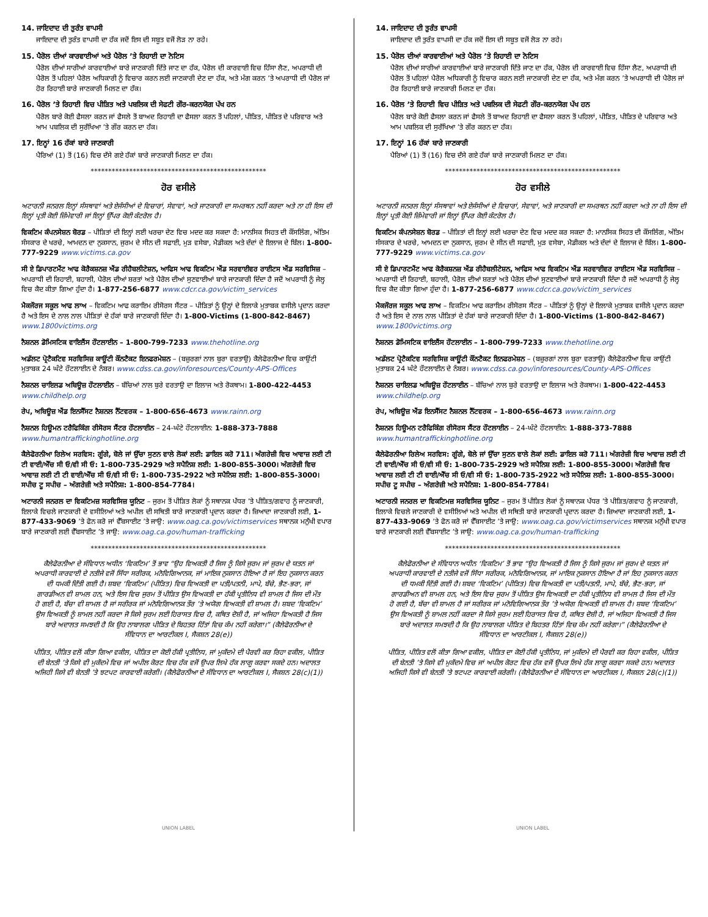14. ਜਾਇਦਾਦ ਦੀ ਤੁਰੰਤ ਵਾਪਸੀ
ਜਾਇਦਾਦ ਦੀ ਤੁਰੰਤ ਵਾਪਸੀ ਦਾ ਹੱਕ ਜਦੋਂ ਇਸ ਦੀ ਸਬੂਤ ਵਜੋਂ ਲੋੜ ਨਾ ਰਹੇ।
15. ਪੈਰੋਲ ਦੀਆਂ ਕਾਰਵਾਈਆਂ ਅਤੇ ਪੈਰੋਲ ’ਤੇ ਰਿਹਾਈ ਦਾ ਨੋਟਿਸ
ਪੈਰੋਲ ਦੀਆਂ ਸਾਰੀਆਂ ਕਾਰਵਾਈਆਂ ਬਾਰੇ ਜਾਣਕਾਰੀ ਦਿੱਤੇ ਜਾਣ ਦਾ ਹੱਕ, ਪੈਰੋਲ ਦੀ ਕਾਰਵਾਈ ਵਿਚ ਹਿੱਸਾ ਲੈਣ, ਅਪਰਾਧੀ ਦੀ ਪੈਰੋਲ ਤੋਂ ਪਹਿਲਾਂ ਪੈਰੋਲ ਅਧਿਕਾਰੀ ਨੂੰ ਵਿਚਾਰ ਕਰਨ ਲਈ ਜਾਣਕਾਰੀ ਦੇਣ ਦਾ ਹੱਕ, ਅਤੇ ਮੰਗ ਕਰਨ ’ਤੇ ਅਪਰਾਧੀ ਦੀ ਪੈਰੋਲ ਜਾਂ ਹੋਰ ਰਿਹਾਈ ਬਾਰੇ ਜਾਣਕਾਰੀ ਮਿਲਣ ਦਾ ਹੱਕ।
16. ਪੈਰੋਲ ’ਤੇ ਰਿਹਾਈ ਵਿਚ ਪੀੜਿਤ ਅਤੇ ਪਬਲਿਕ ਦੀ ਸੇਫਟੀ ਗੌਰ-ਕਰਨਯੋਗ ਪੱਖ ਹਨ
ਪੈਰੋਲ ਬਾਰੇ ਕੋਈ ਫੈਸਲਾ ਕਰਨ ਜਾਂ ਫੈਸਲੇ ਤੋਂ ਬਾਅਦ ਰਿਹਾਈ ਦਾ ਫੈਸਲਾ ਕਰਨ ਤੋਂ ਪਹਿਲਾਂ, ਪੀੜਿਤ, ਪੀੜਿਤ ਦੇ ਪਰਿਵਾਰ ਅਤੇ ਆਮ ਪਬਲਿਕ ਦੀ ਸੁਰੱਖਿਆ ’ਤੇ ਗੌਰ ਕਰਨ ਦਾ ਹੱਕ।
17. ਇਨ੍ਹਾਂ 16 ਹੱਕਾਂ ਬਾਰੇ ਜਾਣਕਾਰੀ
ਪੈਰਿਆਂ (1) ਤੋਂ (16) ਵਿਚ ਦੱਸੇ ਗਏ ਹੱਕਾਂ ਬਾਰੇ ਜਾਣਕਾਰੀ ਮਿਲਣ ਦਾ ਹੱਕ।
**************************************************
ਹੋਰ ਵਸੀਲੇ
ਅਟਾਰਨੀ ਜਨਰਲ ਇਨ੍ਹਾਂ ਸੰਸਥਾਵਾਂ ਅਤੇ ਏਜੰਸੀਆਂ ਦੇ ਵਿਚਾਰਾਂ, ਸੇਵਾਵਾਂ, ਅਤੇ ਜਾਣਕਾਰੀ ਦਾ ਸਮਰਥਨ ਨਹੀਂ ਕਰਦਾ ਅਤੇ ਨਾ ਹੀ ਇਸ ਦੀ ਇਨ੍ਹਾਂ ਪ੍ਰਤੀ ਕੋਈ ਜ਼ਿੰਮੇਵਾਰੀ ਜਾਂ ਇਨ੍ਹਾਂ ਉੱਪਰ ਕੋਈ ਕੰਟਰੋਲ ਹੈ।
ਵਿਕਟਿਮ ਕੰਪਨਸੇਸ਼ਨ ਬੋਰਡ – ਪੀੜਿਤਾਂ ਦੀ ਇਨ੍ਹਾਂ ਲਈ ਖਰਚਾ ਦੇਣ ਵਿਚ ਮਦਦ ਕਰ ਸਕਦਾ ਹੈ: ਮਾਨਸਿਕ ਸਿਹਤ ਦੀ ਕੌਂਸਲਿੰਗ, ਅੰਤਿਮ ਸੰਸਕਾਰ ਦੇ ਖਰਚੇ, ਆਮਦਨ ਦਾ ਨੁਕਸਾਨ, ਜੁਰਮ ਦੇ ਸੀਨ ਦੀ ਸਫਾਈ, ਮੁੜ ਵਸੇਬਾ, ਮੈਡੀਕਲ ਅਤੇ ਦੰਦਾਂ ਦੇ ਇਲਾਜ ਦੇ ਬਿੱਲ। 1-800-777-9229 www.victims.ca.gov
ਸੀ ਏ ਡਿਪਾਰਟਮੈਂਟ ਆਫ ਕੋਰੈਕਸ਼ਨਜ਼ ਐਂਡ ਰੀਹੈਬਲੀਟੇਸ਼ਨ, ਆਫਿਸ ਆਫ ਵਿਕਟਿਮ ਐਂਡ ਸਰਵਾਈਵਰ ਰਾਈਟਸ ਐਂਡ ਸਰਵਿਸਿਜ਼ – ਅਪਰਾਧੀ ਦੀ ਰਿਹਾਈ, ਬਹਾਲੀ, ਪੈਰੋਲ ਦੀਆਂ ਸ਼ਰਤਾਂ ਅਤੇ ਪੈਰੋਲ ਦੀਆਂ ਸੁਣਵਾਈਆਂ ਬਾਰੇ ਜਾਣਕਾਰੀ ਦਿੰਦਾ ਹੈ ਜਦੋਂ ਅਪਰਾਧੀ ਨੂੰ ਜੇਲ੍ਹ ਵਿਚ ਕੈਦ ਕੀਤਾ ਗਿਆ ਹੁੰਦਾ ਹੈ। 1-877-256-6877 www.cdcr.ca.gov/victim_services
ਮੈਕਜੌਰਜ ਸਕੂਲ ਆਫ ਲਾਅ – ਵਿਕਟਿਮ ਆਫ ਕਰਾਇਮ ਰੀਸੋਰਸ ਸੈਂਟਰ – ਪੀੜਿਤਾਂ ਨੂੰ ਉਨ੍ਹਾਂ ਦੇ ਇਲਾਕੇ ਮੁਤਾਬਕ ਵਸੀਲੇ ਪ੍ਰਦਾਨ ਕਰਦਾ ਹੈ ਅਤੇ ਇਸ ਦੇ ਨਾਲ ਨਾਲ ਪੀੜਿਤਾਂ ਦੇ ਹੱਕਾਂ ਬਾਰੇ ਜਾਣਕਾਰੀ ਦਿੰਦਾ ਹੈ। 1-800-Victims (1-800-842-8467) www.1800victims.org
ਨੈਸ਼ਨਲ ਡੋਮਿਸਟਿਕ ਵਾਇਲੈਂਸ ਹੌਟਲਾਈਨ – 1-800-799-7233 www.thehotline.org
ਅਡੱਲਟ ਪ੍ਰੋਟੈਕਟਿਵ ਸਰਵਿਸਿਜ਼ ਕਾਊਂਟੀ ਕੌਂਨਟੈਕਟ ਇਨਫਰਮੇਸ਼ਨ – (ਬਜ਼ੁਰਗਾਂ ਨਾਲ ਬੁਰਾ ਵਰਤਾਉ) ਕੈਲੇਫੋਰਨੀਆ ਵਿਚ ਕਾਉਂਟੀ ਮੁਤਾਬਕ 24 ਘੰਟੇ ਹੌਟਲਾਈਨ ਦੇ ਨੰਬਰ। www.cdss.ca.gov/inforesources/County-APS-Offices
ਨੈਸ਼ਨਲ ਚਾਇਲਡ ਅਬਿਊਜ਼ ਹੌਟਲਾਈਨ – ਬੱਚਿਆਂ ਨਾਲ ਬੁਰੇ ਵਰਤਾਉ ਦਾ ਇਲਾਜ ਅਤੇ ਰੋਕਥਾਮ। 1-800-422-4453 www.childhelp.org
ਰੇਪ, ਅਬਿਊਜ਼ ਐਂਡ ਇਨਸੈੱਸਟ ਨੈਸ਼ਨਲ ਨੈੱਟਵਰਕ – 1-800-656-4673 www.rainn.org
ਨੈਸ਼ਨਲ ਹਿਊਮਨ ਟਰੈਫਿਕਿੰਗ ਰੀਸੋਰਸ ਸੈਂਟਰ ਹੌਟਲਾਈਨ – 24-ਘੰਟੇ ਹੌਟਲਾਈਨ: 1-888-373-7888 www.humantraffickinghotline.org
ਕੈਲੇਫੋਰਨੀਆ ਰਿਲੇਅ ਸਰਵਿਸ: ਗੂੰਗੇ, ਬੋਲੇ ਜਾਂ ਉੱਚਾ ਸੁਣਨ ਵਾਲੇ ਲੋਕਾਂ ਲਈ: ਡਾਇਲ ਕਰੋ 711। ਅੰਗਰੇਜ਼ੀ ਵਿਚ ਆਵਾਜ਼ ਲਈ ਟੀ ਟੀ ਵਾਈ/ਐੱਚ ਸੀ ਓ/ਵੀ ਸੀ ਓ: 1-800-735-2929 ਅਤੇ ਸਪੈਨਿਸ਼ ਲਈ: 1-800-855-3000। ਅੰਗਰੇਜ਼ੀ ਵਿਚ ਆਵਾਜ਼ ਲਈ ਟੀ ਟੀ ਵਾਈ/ਐੱਚ ਸੀ ਓ/ਵੀ ਸੀ ਓ: 1-800-735-2922 ਅਤੇ ਸਪੈਨਿਸ਼ ਲਈ: 1-800-855-3000। ਸਪੀਚ ਟੂ ਸਪੀਚ – ਅੰਗਰੇਜ਼ੀ ਅਤੇ ਸਪੈਨਿਸ਼: 1-800-854-7784।
ਅਟਾਰਨੀ ਜਨਰਲ ਦਾ ਵਿਕਟਿਮਜ਼ ਸਰਵਿਸਿਜ਼ ਯੂਨਿਟ – ਜੁਰਮ ਤੋਂ ਪੀੜਿਤ ਲੋਕਾਂ ਨੂੰ ਸਥਾਨਕ ਪੱਧਰ ’ਤੇ ਪੀੜਿਤ/ਗਵਾਹ ਨੂੰ ਜਾਣਕਾਰੀ, ਇਲਾਕੇ ਵਿਚਲੇ ਜਾਣਕਾਰੀ ਦੇ ਵਸੀਲਿਆਂ ਅਤੇ ਅਪੀਲ ਦੀ ਸਥਿਤੀ ਬਾਰੇ ਜਾਣਕਾਰੀ ਪ੍ਰਦਾਨ ਕਰਦਾ ਹੈ। ਜ਼ਿਆਦਾ ਜਾਣਕਾਰੀ ਲਈ, 1-877-433-9069 ’ਤੇ ਫੋਨ ਕਰੋ ਜਾਂ ਵੈੱਬਸਾਈਟ ’ਤੇ ਜਾਉ: www.oag.ca.gov/victimservices ਸਥਾਨਕ ਮਨੁੱਖੀ ਵਪਾਰ ਬਾਰੇ ਜਾਣਕਾਰੀ ਲਈ ਵੈੱਬਸਾਈਟ ’ਤੇ ਜਾਉ: www.oag.ca.gov/human-trafficking
**************************************************
ਕੈਲੇਫੋਰਨੀਆ ਦੇ ਸੰਵਿਧਾਨ ਅਧੀਨ ‘ਵਿਕਟਿਮ’ ਤੋਂ ਭਾਵ “ਉਹ ਵਿਅਕਤੀ ਹੈ ਜਿਸ ਨੂੰ ਕਿਸੇ ਜੁਰਮ ਜਾਂ ਜੁਰਮ ਦੇ ਯਤਨ ਜਾਂ ਅਪਰਾਧੀ ਕਾਰਵਾਈ ਦੇ ਨਤੀਜੇ ਵਜੋਂ ਸਿੱਧਾ ਸਰੀਰਕ, ਮਨੋਵਿਗਿਆਨਕ, ਜਾਂ ਮਾਇਕ ਨੁਕਸਾਨ ਹੋਇਆ ਹੈ ਜਾਂ ਇਹ ਨੁਕਸਾਨ ਕਰਨ ਦੀ ਧਮਕੀ ਦਿੱਤੀ ਗਈ ਹੈ। ਸ਼ਬਦ ‘ਵਿਕਟਿਮ’ (ਪੀੜਿਤ) ਵਿਚ ਵਿਅਕਤੀ ਦਾ ਪਤੀ/ਪਤਨੀ, ਮਾਪੇ, ਬੱਚੇ, ਭੈਣ-ਭਰਾ, ਜਾਂ ਗਾਰਡੀਅਨ ਵੀ ਸ਼ਾਮਲ ਹਨ, ਅਤੇ ਇਸ ਵਿਚ ਜੁਰਮ ਤੋਂ ਪੀੜਿਤ ਉਸ ਵਿਅਕਤੀ ਦਾ ਹੱਕੀ ਪ੍ਰਤੀਨਿਧ ਵੀ ਸ਼ਾਮਲ ਹੈ ਜਿਸ ਦੀ ਮੌਤ ਹੋ ਗਈ ਹੈ, ਬੱਚਾ ਵੀ ਸ਼ਾਮਲ ਹੈ ਜਾਂ ਸਰੀਰਕ ਜਾਂ ਮਨੋਵਿਗਿਆਨਕ ਤੌਰ ’ਤੇ ਅਯੋਗ ਵਿਅਕਤੀ ਵੀ ਸ਼ਾਮਲ ਹੈ। ਸ਼ਬਦ ‘ਵਿਕਟਿਮ’ ਉਸ ਵਿਅਕਤੀ ਨੂੰ ਸ਼ਾਮਲ ਨਹੀਂ ਕਰਦਾ ਜੋ ਕਿਸੇ ਜੁਰਮ ਲਈ ਹਿਰਾਸਤ ਵਿਚ ਹੈ, ਕਥਿਤ ਦੋਸ਼ੀ ਹੈ, ਜਾਂ ਅਜਿਹਾ ਵਿਅਕਤੀ ਹੈ ਜਿਸ ਬਾਰੇ ਅਦਾਲਤ ਸਮਝਦੀ ਹੈ ਕਿ ਉਹ ਨਾਬਾਲਗ ਪੀੜਿਤ ਦੇ ਬਿਹਤਰ ਹਿੱਤਾਂ ਵਿਚ ਕੰਮ ਨਹੀਂ ਕਰੇਗਾ।” (ਕੈਲੇਫੋਰਨੀਆ ਦੇ ਸੰਵਿਧਾਨ ਦਾ ਆਰਟੀਕਲ I, ਸੈਕਸ਼ਨ 28(e))
ਪੀੜਿਤ, ਪੀੜਿਤ ਵਲੋਂ ਕੀਤਾ ਗਿਆ ਵਕੀਲ, ਪੀੜਿਤ ਦਾ ਕੋਈ ਹੱਕੀ ਪ੍ਰਤੀਨਿਧ, ਜਾਂ ਮੁਕੱਦਮੇ ਦੀ ਪੈਰਵੀ ਕਰ ਰਿਹਾ ਵਕੀਲ, ਪੀੜਿਤ ਦੀ ਬੇਨਤੀ ’ਤੇ ਕਿਸੇ ਵੀ ਮੁਕੱਦਮੇ ਵਿਚ ਜਾਂ ਅਪੀਲ ਕੋਰਟ ਵਿਚ ਹੱਕ ਵਜੋਂ ਉਪਰ ਲਿਖੇ ਹੱਕ ਲਾਗੂ ਕਰਵਾ ਸਕਦੇ ਹਨ। ਅਦਾਲਤ ਅਜਿਹੀ ਕਿਸੇ ਵੀ ਬੇਨਤੀ ’ਤੇ ਝਟਪਟ ਕਾਰਵਾਈ ਕਰੇਗੀ। (ਕੈਲੇਫੋਰਨੀਆ ਦੇ ਸੰਵਿਧਾਨ ਦਾ ਆਰਟੀਕਲ I, ਸੈਕਸ਼ਨ 28(c)(1))
UNION LABEL
14. ਜਾਇਦਾਦ ਦੀ ਤੁਰੰਤ ਵਾਪਸੀ
ਜਾਇਦਾਦ ਦੀ ਤੁਰੰਤ ਵਾਪਸੀ ਦਾ ਹੱਕ ਜਦੋਂ ਇਸ ਦੀ ਸਬੂਤ ਵਜੋਂ ਲੋੜ ਨਾ ਰਹੇ।
15. ਪੈਰੋਲ ਦੀਆਂ ਕਾਰਵਾਈਆਂ ਅਤੇ ਪੈਰੋਲ ’ਤੇ ਰਿਹਾਈ ਦਾ ਨੋਟਿਸ
ਪੈਰੋਲ ਦੀਆਂ ਸਾਰੀਆਂ ਕਾਰਵਾਈਆਂ ਬਾਰੇ ਜਾਣਕਾਰੀ ਦਿੱਤੇ ਜਾਣ ਦਾ ਹੱਕ, ਪੈਰੋਲ ਦੀ ਕਾਰਵਾਈ ਵਿਚ ਹਿੱਸਾ ਲੈਣ, ਅਪਰਾਧੀ ਦੀ ਪੈਰੋਲ ਤੋਂ ਪਹਿਲਾਂ ਪੈਰੋਲ ਅਧਿਕਾਰੀ ਨੂੰ ਵਿਚਾਰ ਕਰਨ ਲਈ ਜਾਣਕਾਰੀ ਦੇਣ ਦਾ ਹੱਕ, ਅਤੇ ਮੰਗ ਕਰਨ ’ਤੇ ਅਪਰਾਧੀ ਦੀ ਪੈਰੋਲ ਜਾਂ ਹੋਰ ਰਿਹਾਈ ਬਾਰੇ ਜਾਣਕਾਰੀ ਮਿਲਣ ਦਾ ਹੱਕ।
16. ਪੈਰੋਲ ’ਤੇ ਰਿਹਾਈ ਵਿਚ ਪੀੜਿਤ ਅਤੇ ਪਬਲਿਕ ਦੀ ਸੇਫਟੀ ਗੌਰ-ਕਰਨਯੋਗ ਪੱਖ ਹਨ
ਪੈਰੋਲ ਬਾਰੇ ਕੋਈ ਫੈਸਲਾ ਕਰਨ ਜਾਂ ਫੈਸਲੇ ਤੋਂ ਬਾਅਦ ਰਿਹਾਈ ਦਾ ਫੈਸਲਾ ਕਰਨ ਤੋਂ ਪਹਿਲਾਂ, ਪੀੜਿਤ, ਪੀੜਿਤ ਦੇ ਪਰਿਵਾਰ ਅਤੇ ਆਮ ਪਬਲਿਕ ਦੀ ਸੁਰੱਖਿਆ ’ਤੇ ਗੌਰ ਕਰਨ ਦਾ ਹੱਕ।
17. ਇਨ੍ਹਾਂ 16 ਹੱਕਾਂ ਬਾਰੇ ਜਾਣਕਾਰੀ
ਪੈਰਿਆਂ (1) ਤੋਂ (16) ਵਿਚ ਦੱਸੇ ਗਏ ਹੱਕਾਂ ਬਾਰੇ ਜਾਣਕਾਰੀ ਮਿਲਣ ਦਾ ਹੱਕ।
**************************************************
ਹੋਰ ਵਸੀਲੇ
ਅਟਾਰਨੀ ਜਨਰਲ ਇਨ੍ਹਾਂ ਸੰਸਥਾਵਾਂ ਅਤੇ ਏਜੰਸੀਆਂ ਦੇ ਵਿਚਾਰਾਂ, ਸੇਵਾਵਾਂ, ਅਤੇ ਜਾਣਕਾਰੀ ਦਾ ਸਮਰਥਨ ਨਹੀਂ ਕਰਦਾ ਅਤੇ ਨਾ ਹੀ ਇਸ ਦੀ ਇਨ੍ਹਾਂ ਪ੍ਰਤੀ ਕੋਈ ਜ਼ਿੰਮੇਵਾਰੀ ਜਾਂ ਇਨ੍ਹਾਂ ਉੱਪਰ ਕੋਈ ਕੰਟਰੋਲ ਹੈ।
ਵਿਕਟਿਮ ਕੰਪਨਸੇਸ਼ਨ ਬੋਰਡ – ਪੀੜਿਤਾਂ ਦੀ ਇਨ੍ਹਾਂ ਲਈ ਖਰਚਾ ਦੇਣ ਵਿਚ ਮਦਦ ਕਰ ਸਕਦਾ ਹੈ: ਮਾਨਸਿਕ ਸਿਹਤ ਦੀ ਕੌਂਸਲਿੰਗ, ਅੰਤਿਮ ਸੰਸਕਾਰ ਦੇ ਖਰਚੇ, ਆਮਦਨ ਦਾ ਨੁਕਸਾਨ, ਜੁਰਮ ਦੇ ਸੀਨ ਦੀ ਸਫਾਈ, ਮੁੜ ਵਸੇਬਾ, ਮੈਡੀਕਲ ਅਤੇ ਦੰਦਾਂ ਦੇ ਇਲਾਜ ਦੇ ਬਿੱਲ। 1-800-777-9229 www.victims.ca.gov
ਸੀ ਏ ਡਿਪਾਰਟਮੈਂਟ ਆਫ ਕੋਰੈਕਸ਼ਨਜ਼ ਐਂਡ ਰੀਹੈਬਲੀਟੇਸ਼ਨ, ਆਫਿਸ ਆਫ ਵਿਕਟਿਮ ਐਂਡ ਸਰਵਾਈਵਰ ਰਾਈਟਸ ਐਂਡ ਸਰਵਿਸਿਜ਼ – ਅਪਰਾਧੀ ਦੀ ਰਿਹਾਈ, ਬਹਾਲੀ, ਪੈਰੋਲ ਦੀਆਂ ਸ਼ਰਤਾਂ ਅਤੇ ਪੈਰੋਲ ਦੀਆਂ ਸੁਣਵਾਈਆਂ ਬਾਰੇ ਜਾਣਕਾਰੀ ਦਿੰਦਾ ਹੈ ਜਦੋਂ ਅਪਰਾਧੀ ਨੂੰ ਜੇਲ੍ਹ ਵਿਚ ਕੈਦ ਕੀਤਾ ਗਿਆ ਹੁੰਦਾ ਹੈ। 1-877-256-6877 www.cdcr.ca.gov/victim_services
ਮੈਕਜੌਰਜ ਸਕੂਲ ਆਫ ਲਾਅ – ਵਿਕਟਿਮ ਆਫ ਕਰਾਇਮ ਰੀਸੋਰਸ ਸੈਂਟਰ – ਪੀੜਿਤਾਂ ਨੂੰ ਉਨ੍ਹਾਂ ਦੇ ਇਲਾਕੇ ਮੁਤਾਬਕ ਵਸੀਲੇ ਪ੍ਰਦਾਨ ਕਰਦਾ ਹੈ ਅਤੇ ਇਸ ਦੇ ਨਾਲ ਨਾਲ ਪੀੜਿਤਾਂ ਦੇ ਹੱਕਾਂ ਬਾਰੇ ਜਾਣਕਾਰੀ ਦਿੰਦਾ ਹੈ। 1-800-Victims (1-800-842-8467) www.1800victims.org
ਨੈਸ਼ਨਲ ਡੋਮਿਸਟਿਕ ਵਾਇਲੈਂਸ ਹੌਟਲਾਈਨ – 1-800-799-7233 www.thehotline.org
ਅਡੱਲਟ ਪ੍ਰੋਟੈਕਟਿਵ ਸਰਵਿਸਿਜ਼ ਕਾਊਂਟੀ ਕੌਂਨਟੈਕਟ ਇਨਫਰਮੇਸ਼ਨ – (ਬਜ਼ੁਰਗਾਂ ਨਾਲ ਬੁਰਾ ਵਰਤਾਉ) ਕੈਲੇਫੋਰਨੀਆ ਵਿਚ ਕਾਉਂਟੀ ਮੁਤਾਬਕ 24 ਘੰਟੇ ਹੌਟਲਾਈਨ ਦੇ ਨੰਬਰ। www.cdss.ca.gov/inforesources/County-APS-Offices
ਨੈਸ਼ਨਲ ਚਾਇਲਡ ਅਬਿਊਜ਼ ਹੌਟਲਾਈਨ – ਬੱਚਿਆਂ ਨਾਲ ਬੁਰੇ ਵਰਤਾਉ ਦਾ ਇਲਾਜ ਅਤੇ ਰੋਕਥਾਮ। 1-800-422-4453 www.childhelp.org
ਰੇਪ, ਅਬਿਊਜ਼ ਐਂਡ ਇਨਸੈੱਸਟ ਨੈਸ਼ਨਲ ਨੈੱਟਵਰਕ – 1-800-656-4673 www.rainn.org
ਨੈਸ਼ਨਲ ਹਿਊਮਨ ਟਰੈਫਿਕਿੰਗ ਰੀਸੋਰਸ ਸੈਂਟਰ ਹੌਟਲਾਈਨ – 24-ਘੰਟੇ ਹੌਟਲਾਈਨ: 1-888-373-7888 www.humantraffickinghotline.org
ਕੈਲੇਫੋਰਨੀਆ ਰਿਲੇਅ ਸਰਵਿਸ: ਗੂੰਗੇ, ਬੋਲੇ ਜਾਂ ਉੱਚਾ ਸੁਣਨ ਵਾਲੇ ਲੋਕਾਂ ਲਈ: ਡਾਇਲ ਕਰੋ 711। ਅੰਗਰੇਜ਼ੀ ਵਿਚ ਆਵਾਜ਼ ਲਈ ਟੀ ਟੀ ਵਾਈ/ਐੱਚ ਸੀ ਓ/ਵੀ ਸੀ ਓ: 1-800-735-2929 ਅਤੇ ਸਪੈਨਿਸ਼ ਲਈ: 1-800-855-3000। ਅੰਗਰੇਜ਼ੀ ਵਿਚ ਆਵਾਜ਼ ਲਈ ਟੀ ਟੀ ਵਾਈ/ਐੱਚ ਸੀ ਓ/ਵੀ ਸੀ ਓ: 1-800-735-2922 ਅਤੇ ਸਪੈਨਿਸ਼ ਲਈ: 1-800-855-3000। ਸਪੀਚ ਟੂ ਸਪੀਚ – ਅੰਗਰੇਜ਼ੀ ਅਤੇ ਸਪੈਨਿਸ਼: 1-800-854-7784।
ਅਟਾਰਨੀ ਜਨਰਲ ਦਾ ਵਿਕਟਿਮਜ਼ ਸਰਵਿਸਿਜ਼ ਯੂਨਿਟ – ਜੁਰਮ ਤੋਂ ਪੀੜਿਤ ਲੋਕਾਂ ਨੂੰ ਸਥਾਨਕ ਪੱਧਰ ’ਤੇ ਪੀੜਿਤ/ਗਵਾਹ ਨੂੰ ਜਾਣਕਾਰੀ, ਇਲਾਕੇ ਵਿਚਲੇ ਜਾਣਕਾਰੀ ਦੇ ਵਸੀਲਿਆਂ ਅਤੇ ਅਪੀਲ ਦੀ ਸਥਿਤੀ ਬਾਰੇ ਜਾਣਕਾਰੀ ਪ੍ਰਦਾਨ ਕਰਦਾ ਹੈ। ਜ਼ਿਆਦਾ ਜਾਣਕਾਰੀ ਲਈ, 1-877-433-9069 ’ਤੇ ਫੋਨ ਕਰੋ ਜਾਂ ਵੈੱਬਸਾਈਟ ’ਤੇ ਜਾਉ: www.oag.ca.gov/victimservices ਸਥਾਨਕ ਮਨੁੱਖੀ ਵਪਾਰ ਬਾਰੇ ਜਾਣਕਾਰੀ ਲਈ ਵੈੱਬਸਾਈਟ ’ਤੇ ਜਾਉ: www.oag.ca.gov/human-trafficking
**************************************************
ਕੈਲੇਫੋਰਨੀਆ ਦੇ ਸੰਵਿਧਾਨ ਅਧੀਨ ‘ਵਿਕਟਿਮ’ ਤੋਂ ਭਾਵ “ਉਹ ਵਿਅਕਤੀ ਹੈ ਜਿਸ ਨੂੰ ਕਿਸੇ ਜੁਰਮ ਜਾਂ ਜੁਰਮ ਦੇ ਯਤਨ ਜਾਂ ਅਪਰਾਧੀ ਕਾਰਵਾਈ ਦੇ ਨਤੀਜੇ ਵਜੋਂ ਸਿੱਧਾ ਸਰੀਰਕ, ਮਨੋਵਿਗਿਆਨਕ, ਜਾਂ ਮਾਇਕ ਨੁਕਸਾਨ ਹੋਇਆ ਹੈ ਜਾਂ ਇਹ ਨੁਕਸਾਨ ਕਰਨ ਦੀ ਧਮਕੀ ਦਿੱਤੀ ਗਈ ਹੈ। ਸ਼ਬਦ ‘ਵਿਕਟਿਮ’ (ਪੀੜਿਤ) ਵਿਚ ਵਿਅਕਤੀ ਦਾ ਪਤੀ/ਪਤਨੀ, ਮਾਪੇ, ਬੱਚੇ, ਭੈਣ-ਭਰਾ, ਜਾਂ ਗਾਰਡੀਅਨ ਵੀ ਸ਼ਾਮਲ ਹਨ, ਅਤੇ ਇਸ ਵਿਚ ਜੁਰਮ ਤੋਂ ਪੀੜਿਤ ਉਸ ਵਿਅਕਤੀ ਦਾ ਹੱਕੀ ਪ੍ਰਤੀਨਿਧ ਵੀ ਸ਼ਾਮਲ ਹੈ ਜਿਸ ਦੀ ਮੌਤ ਹੋ ਗਈ ਹੈ, ਬੱਚਾ ਵੀ ਸ਼ਾਮਲ ਹੈ ਜਾਂ ਸਰੀਰਕ ਜਾਂ ਮਨੋਵਿਗਿਆਨਕ ਤੌਰ ’ਤੇ ਅਯੋਗ ਵਿਅਕਤੀ ਵੀ ਸ਼ਾਮਲ ਹੈ। ਸ਼ਬਦ ‘ਵਿਕਟਿਮ’ ਉਸ ਵਿਅਕਤੀ ਨੂੰ ਸ਼ਾਮਲ ਨਹੀਂ ਕਰਦਾ ਜੋ ਕਿਸੇ ਜੁਰਮ ਲਈ ਹਿਰਾਸਤ ਵਿਚ ਹੈ, ਕਥਿਤ ਦੋਸ਼ੀ ਹੈ, ਜਾਂ ਅਜਿਹਾ ਵਿਅਕਤੀ ਹੈ ਜਿਸ ਬਾਰੇ ਅਦਾਲਤ ਸਮਝਦੀ ਹੈ ਕਿ ਉਹ ਨਾਬਾਲਗ ਪੀੜਿਤ ਦੇ ਬਿਹਤਰ ਹਿੱਤਾਂ ਵਿਚ ਕੰਮ ਨਹੀਂ ਕਰੇਗਾ।” (ਕੈਲੇਫੋਰਨੀਆ ਦੇ ਸੰਵਿਧਾਨ ਦਾ ਆਰਟੀਕਲ I, ਸੈਕਸ਼ਨ 28(e))
ਪੀੜਿਤ, ਪੀੜਿਤ ਵਲੋਂ ਕੀਤਾ ਗਿਆ ਵਕੀਲ, ਪੀੜਿਤ ਦਾ ਕੋਈ ਹੱਕੀ ਪ੍ਰਤੀਨਿਧ, ਜਾਂ ਮੁਕੱਦਮੇ ਦੀ ਪੈਰਵੀ ਕਰ ਰਿਹਾ ਵਕੀਲ, ਪੀੜਿਤ ਦੀ ਬੇਨਤੀ ’ਤੇ ਕਿਸੇ ਵੀ ਮੁਕੱਦਮੇ ਵਿਚ ਜਾਂ ਅਪੀਲ ਕੋਰਟ ਵਿਚ ਹੱਕ ਵਜੋਂ ਉਪਰ ਲਿਖੇ ਹੱਕ ਲਾਗੂ ਕਰਵਾ ਸਕਦੇ ਹਨ। ਅਦਾਲਤ ਅਜਿਹੀ ਕਿਸੇ ਵੀ ਬੇਨਤੀ ’ਤੇ ਝਟਪਟ ਕਾਰਵਾਈ ਕਰੇਗੀ। (ਕੈਲੇਫੋਰਨੀਆ ਦੇ ਸੰਵਿਧਾਨ ਦਾ ਆਰਟੀਕਲ I, ਸੈਕਸ਼ਨ 28(c)(1))
UNION LABEL